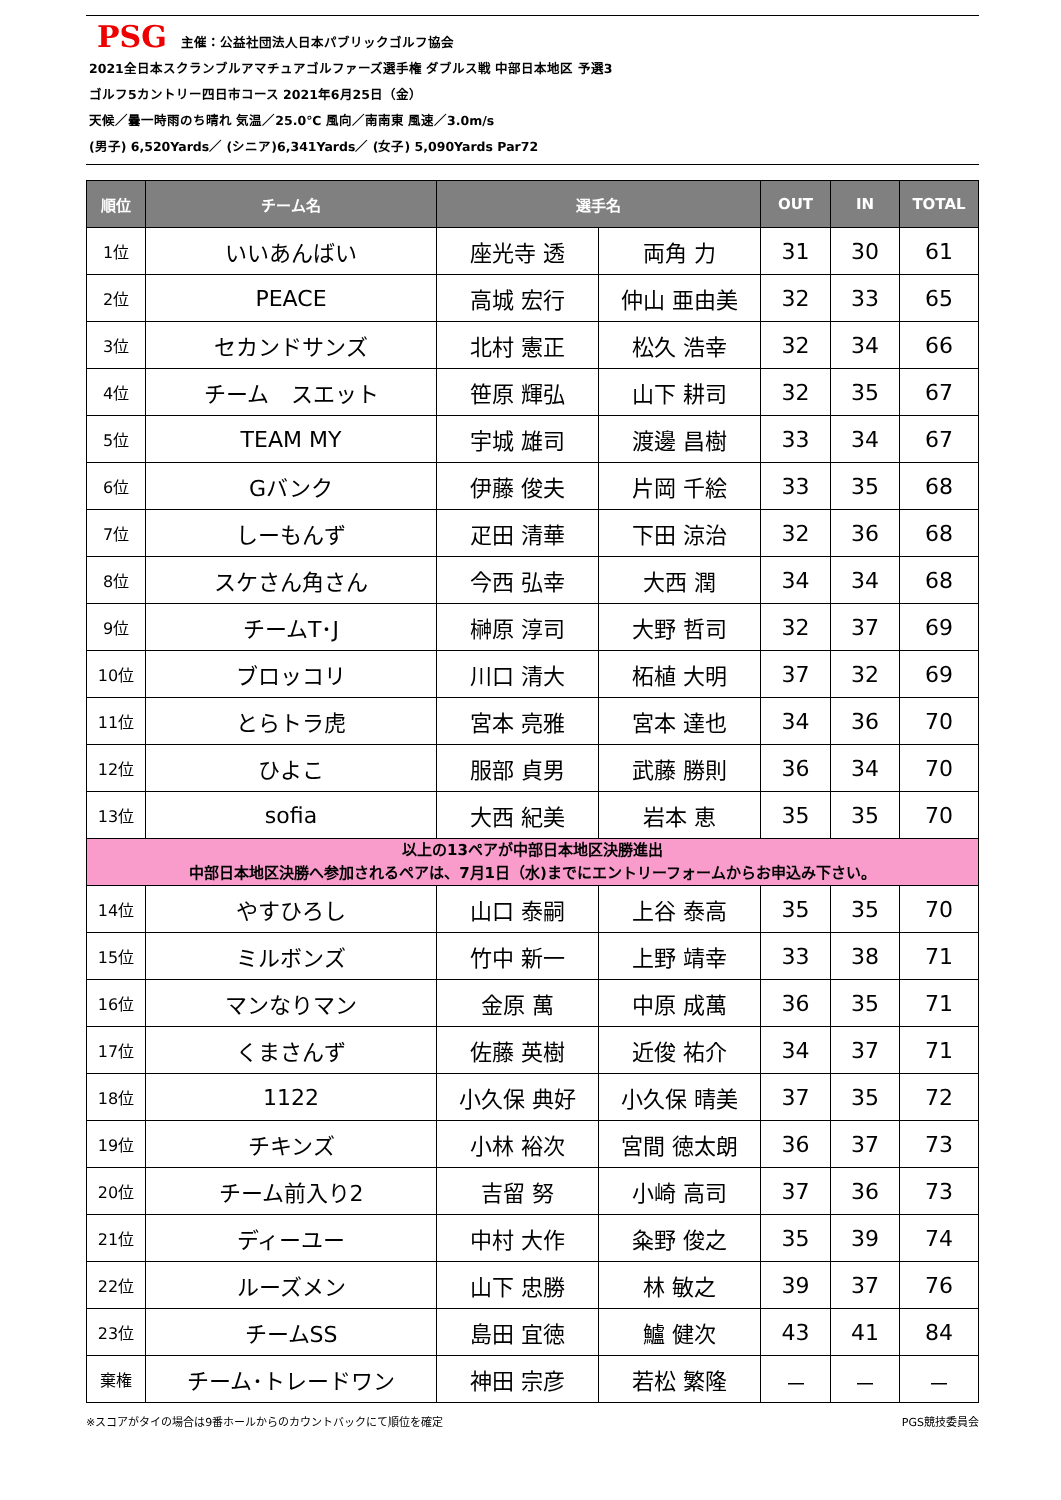PSG 主催：公益社団法人日本パブリックゴルフ協会
2021全日本スクランブルアマチュアゴルファーズ選手権 ダブルス戦 中部日本地区 予選3
ゴルフ5カントリー四日市コース 2021年6月25日（金）
天候／曇一時雨のち晴れ 気温／25.0℃ 風向／南南東 風速／3.0m/s
(男子) 6,520Yards／ (シニア)6,341Yards／ (女子) 5,090Yards Par72
| 順位 | チーム名 | 選手名 | | OUT | IN | TOTAL |
| --- | --- | --- | --- | --- | --- | --- |
| 1位 | いいあんばい | 座光寺 透 | 両角 力 | 31 | 30 | 61 |
| 2位 | PEACE | 高城 宏行 | 仲山 亜由美 | 32 | 33 | 65 |
| 3位 | セカンドサンズ | 北村 憲正 | 松久 浩幸 | 32 | 34 | 66 |
| 4位 | チーム スエット | 笹原 輝弘 | 山下 耕司 | 32 | 35 | 67 |
| 5位 | TEAM MY | 宇城 雄司 | 渡邊 昌樹 | 33 | 34 | 67 |
| 6位 | Gバンク | 伊藤 俊夫 | 片岡 千絵 | 33 | 35 | 68 |
| 7位 | しーもんず | 疋田 清華 | 下田 涼治 | 32 | 36 | 68 |
| 8位 | スケさん角さん | 今西 弘幸 | 大西 潤 | 34 | 34 | 68 |
| 9位 | チームT･J | 榊原 淳司 | 大野 哲司 | 32 | 37 | 69 |
| 10位 | ブロッコリ | 川口 清大 | 柘植 大明 | 37 | 32 | 69 |
| 11位 | とらトラ虎 | 宮本 亮雅 | 宮本 達也 | 34 | 36 | 70 |
| 12位 | ひよこ | 服部 貞男 | 武藤 勝則 | 36 | 34 | 70 |
| 13位 | sofia | 大西 紀美 | 岩本 恵 | 35 | 35 | 70 |
| 以上の13ペアが中部日本地区決勝進出 中部日本地区決勝へ参加されるペアは、7月1日（水)までにエントリーフォームからお申込み下さい。 | | | | | | |
| 14位 | やすひろし | 山口 泰嗣 | 上谷 泰高 | 35 | 35 | 70 |
| 15位 | ミルボンズ | 竹中 新一 | 上野 靖幸 | 33 | 38 | 71 |
| 16位 | マンなりマン | 金原 萬 | 中原 成萬 | 36 | 35 | 71 |
| 17位 | くまさんず | 佐藤 英樹 | 近俊 祐介 | 34 | 37 | 71 |
| 18位 | 1122 | 小久保 典好 | 小久保 晴美 | 37 | 35 | 72 |
| 19位 | チキンズ | 小林 裕次 | 宮間 徳太朗 | 36 | 37 | 73 |
| 20位 | チーム前入り2 | 吉留 努 | 小崎 高司 | 37 | 36 | 73 |
| 21位 | ディーユー | 中村 大作 | 粂野 俊之 | 35 | 39 | 74 |
| 22位 | ルーズメン | 山下 忠勝 | 林 敏之 | 39 | 37 | 76 |
| 23位 | チームSS | 島田 宜徳 | 鱸 健次 | 43 | 41 | 84 |
| 棄権 | チーム･トレードワン | 神田 宗彦 | 若松 繁隆 | － | － | － |
※スコアがタイの場合は9番ホールからのカウントバックにて順位を確定 PGS競技委員会